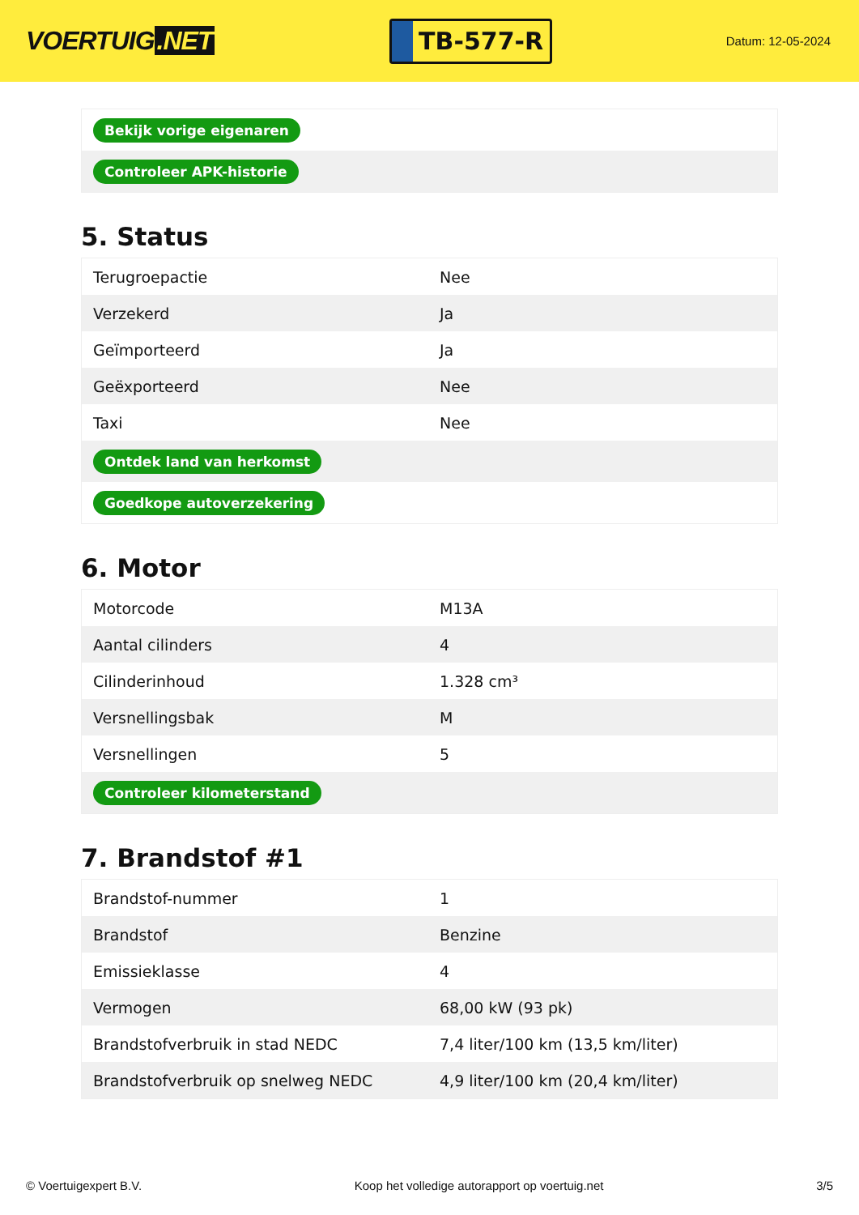VOERTUIG.NET
TB-577-R
Datum: 12-05-2024
| Bekijk vorige eigenaren |
| Controleer APK-historie |
5. Status
| Terugroepactie | Nee |
| Verzekerd | Ja |
| Geïmporteerd | Ja |
| Geëxporteerd | Nee |
| Taxi | Nee |
| Ontdek land van herkomst | |
| Goedkope autoverzekering | |
6. Motor
| Motorcode | M13A |
| Aantal cilinders | 4 |
| Cilinderinhoud | 1.328 cm³ |
| Versnellingsbak | M |
| Versnellingen | 5 |
| Controleer kilometerstand | |
7. Brandstof #1
| Brandstof-nummer | 1 |
| Brandstof | Benzine |
| Emissieklasse | 4 |
| Vermogen | 68,00 kW (93 pk) |
| Brandstofverbruik in stad NEDC | 7,4 liter/100 km (13,5 km/liter) |
| Brandstofverbruik op snelweg NEDC | 4,9 liter/100 km (20,4 km/liter) |
© Voertuigexpert B.V. Koop het volledige autorapport op voertuig.net 3/5